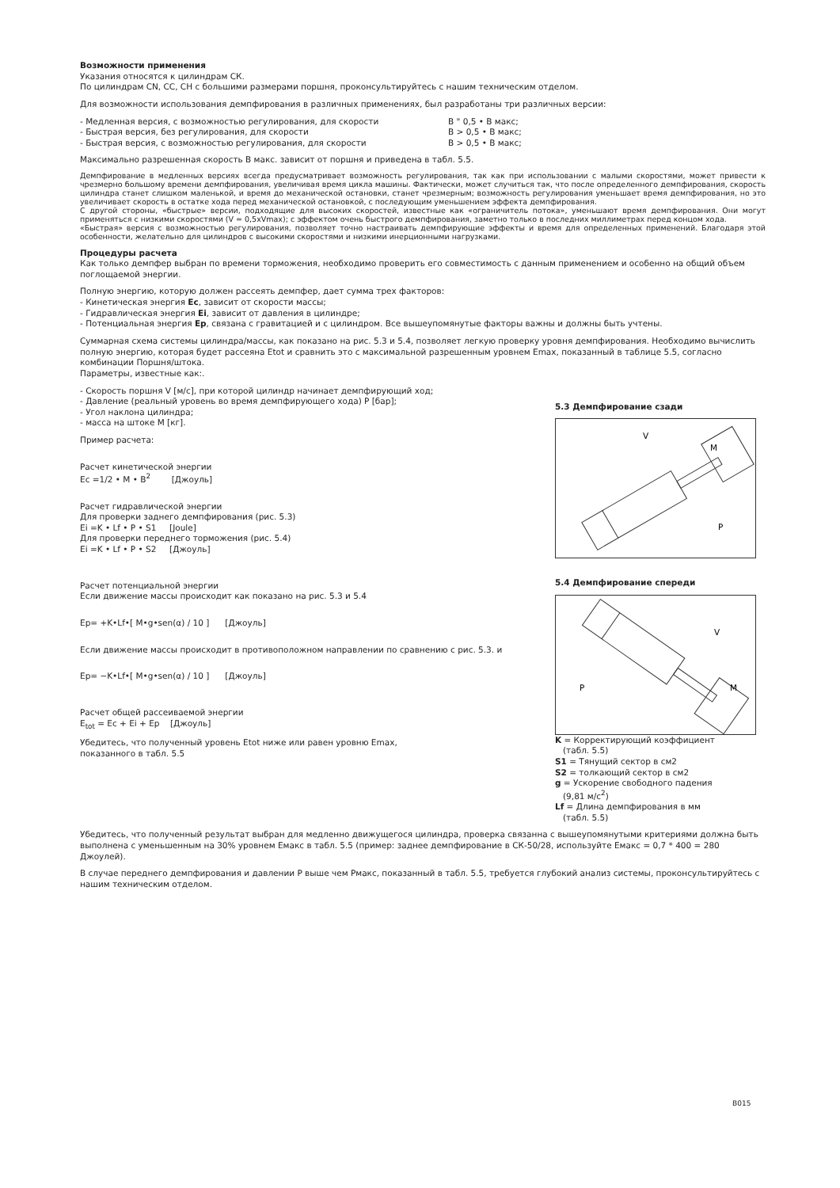Возможности применения
Указания относятся к цилиндрам СК.
По цилиндрам CN, CC, CH с большими размерами поршня, проконсультируйтесь с нашим техническим отделом.
Для возможности использования демпфирования в различных применениях, был разработаны три различных версии:
- Медленная версия, с возможностью регулирования, для скорости В " 0,5 • В макс;
- Быстрая версия, без регулирования, для скорости В > 0,5 • В макс;
- Быстрая версия, с возможностью регулирования, для скорости В > 0,5 • В макс;
Максимально разрешенная скорость В макс. зависит от поршня и приведена в табл. 5.5.
Демпфирование в медленных версиях всегда предусматривает возможность регулирования, так как при использовании с малыми скоростями, может привести к чрезмерно большому времени демпфирования, увеличивая время цикла машины. Фактически, может случиться так, что после определенного демпфирования, скорость цилиндра станет слишком маленькой, и время до механической остановки, станет чрезмерным; возможность регулирования уменьшает время демпфирования, но это увеличивает скорость в остатке хода перед механической остановкой, с последующим уменьшением эффекта демпфирования.
С другой стороны, «быстрые» версии, подходящие для высоких скоростей, известные как «ограничитель потока», уменьшают время демпфирования. Они могут применяться с низкими скоростями (V = 0,5xVmax); с эффектом очень быстрого демпфирования, заметно только в последних миллиметрах перед концом хода.
«Быстрая» версия с возможностью регулирования, позволяет точно настраивать демпфирующие эффекты и время для определенных применений. Благодаря этой особенности, желательно для цилиндров с высокими скоростями и низкими инерционными нагрузками.
Процедуры расчета
Как только демпфер выбран по времени торможения, необходимо проверить его совместимость с данным применением и особенно на общий объем поглощаемой энергии.
Полную энергию, которую должен рассеять демпфер, дает сумма трех факторов:
- Кинетическая энергия Ec, зависит от скорости массы;
- Гидравлическая энергия Ei, зависит от давления в цилиндре;
- Потенциальная энергия Ep, связана с гравитацией и с цилиндром. Все вышеупомянутые факторы важны и должны быть учтены.
Суммарная схема системы цилиндра/массы, как показано на рис. 5.3 и 5.4, позволяет легкую проверку уровня демпфирования. Необходимо вычислить полную энергию, которая будет рассеяна Etot и сравнить это с максимальной разрешенным уровнем Emax, показанный в таблице 5.5, согласно комбинации Поршня/штока.
Параметры, известные как:.
- Скорость поршня V [м/с], при которой цилиндр начинает демпфирующий ход;
- Давление (реальный уровень во время демпфирующего хода) P [бар];
- Угол наклона цилиндра;
- масса на штоке M [кг].
Пример расчета:
Расчет кинетической энергии
Ec =1/2 • M • B<sup>2</sup> [Джоуль]
Расчет гидравлической энергии
Для проверки заднего демпфирования (рис. 5.3)
Ei =K • Lf • P • S1 [Joule]
Для проверки переднего торможения (рис. 5.4)
Ei =K • Lf • P • S2 [Джоуль]
Расчет потенциальной энергии
Если движение массы происходит как показано на рис. 5.3 и 5.4
Ep= +K•Lf•[ M•g•sen(α) / 10 ] [Джоуль]
Если движение массы происходит в противоположном направлении по сравнению с рис. 5.3. и
Ep= −K•Lf•[ M•g•sen(α) / 10 ] [Джоуль]
Расчет общей рассеиваемой энергии
E<sub>tot</sub> = Ec + Ei + Ep [Джоуль]
Убедитесь, что полученный уровень Etot ниже или равен уровню Emax,
показанного в табл. 5.5
5.3 Демпфирование сзади
V
M
P
5.4 Демпфирование спереди
V
M
P
K = Корректирующий коэффициент
(табл. 5.5)
S1 = Тянущий сектор в см2
S2 = толкающий сектор в см2
g = Ускорение свободного падения
(9,81 м/с<sup>2</sup>)
Lf = Длина демпфирования в мм
(табл. 5.5)
Убедитесь, что полученный результат выбран для медленно движущегося цилиндра, проверка связанна с вышеупомянутыми критериями должна быть выполнена с уменьшенным на 30% уровнем Емакс в табл. 5.5 (пример: заднее демпфирование в СК-50/28, используйте Емакс = 0,7 * 400 = 280 Джоулей).
В случае переднего демпфирования и давлении P выше чем Pмакс, показанный в табл. 5.5, требуется глубокий анализ системы, проконсультируйтесь с нашим техническим отделом.
B015